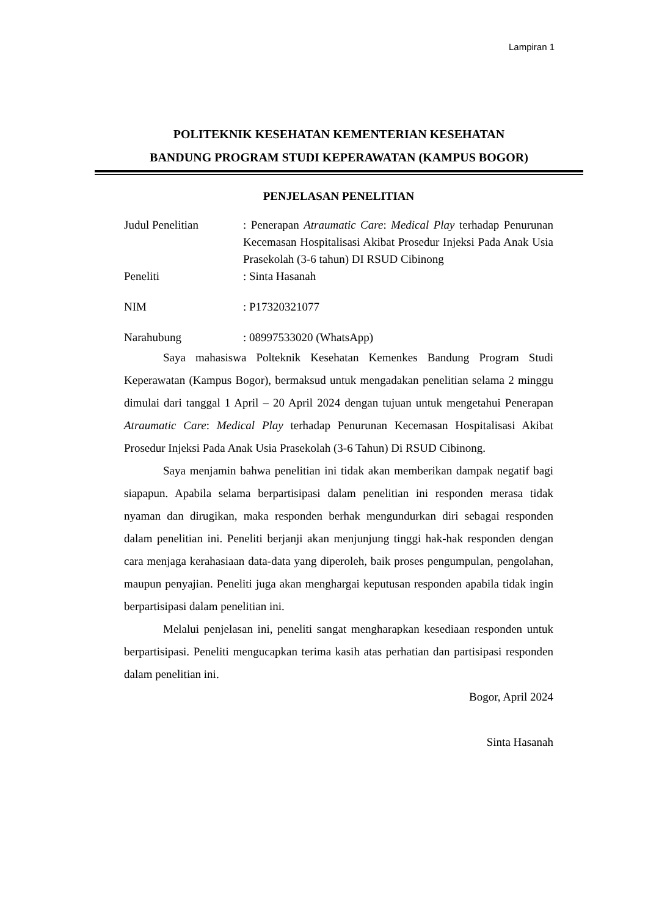Lampiran 1
POLITEKNIK KESEHATAN KEMENTERIAN KESEHATAN
BANDUNG PROGRAM STUDI KEPERAWATAN (KAMPUS BOGOR)
PENJELASAN PENELITIAN
| Judul Penelitian | : Penerapan Atraumatic Care : Medical Play terhadap Penurunan Kecemasan Hospitalisasi Akibat Prosedur Injeksi Pada Anak Usia Prasekolah (3-6 tahun) DI RSUD Cibinong |
| Peneliti | : Sinta Hasanah |
| NIM | : P17320321077 |
| Narahubung | : 08997533020 (WhatsApp) |
Saya mahasiswa Polteknik Kesehatan Kemenkes Bandung Program Studi Keperawatan (Kampus Bogor), bermaksud untuk mengadakan penelitian selama 2 minggu dimulai dari tanggal 1 April – 20 April 2024 dengan tujuan untuk mengetahui Penerapan Atraumatic Care: Medical Play terhadap Penurunan Kecemasan Hospitalisasi Akibat Prosedur Injeksi Pada Anak Usia Prasekolah (3-6 Tahun) Di RSUD Cibinong.
Saya menjamin bahwa penelitian ini tidak akan memberikan dampak negatif bagi siapapun. Apabila selama berpartisipasi dalam penelitian ini responden merasa tidak nyaman dan dirugikan, maka responden berhak mengundurkan diri sebagai responden dalam penelitian ini. Peneliti berjanji akan menjunjung tinggi hak-hak responden dengan cara menjaga kerahasiaan data-data yang diperoleh, baik proses pengumpulan, pengolahan, maupun penyajian. Peneliti juga akan menghargai keputusan responden apabila tidak ingin berpartisipasi dalam penelitian ini.
Melalui penjelasan ini, peneliti sangat mengharapkan kesediaan responden untuk berpartisipasi. Peneliti mengucapkan terima kasih atas perhatian dan partisipasi responden dalam penelitian ini.
Bogor, April 2024
Sinta Hasanah